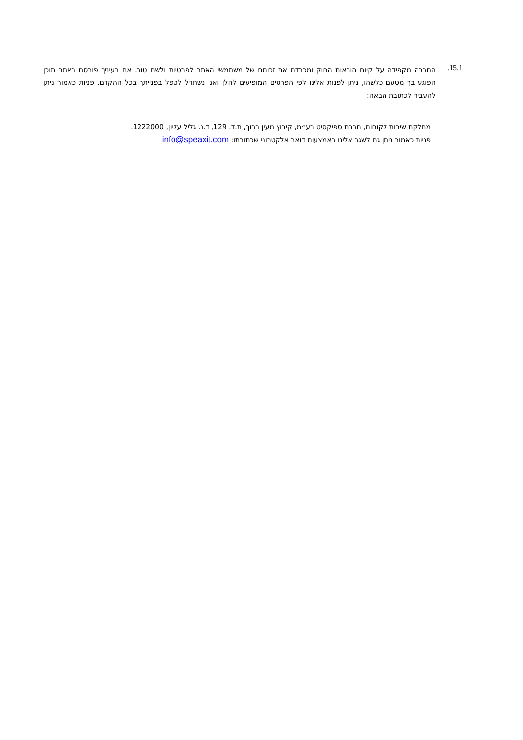15.1.
החברה מקפידה על קיום הוראות החוק ומכבדת את זכותם של משתמשי האתר לפרטיות ולשם טוב. אם בעיניך פורסם באתר תוכן הפוגע בך מטעם כלשהו, ניתן לפנות אלינו לפי הפרטים המופיעים להלן ואנו נשתדל לטפל בפנייתך בכל ההקדם. פניות כאמור ניתן להעביר לכתובת הבאה:
מחלקת שירות לקוחות, חברת ספיקסיט בע״מ, קיבוץ מעין ברוך, ת.ד. 129, ד.נ. גליל עליון, 1222000.
פניות כאמור ניתן גם לשגר אלינו באמצעות דואר אלקטרוני שכתובתו: info@speaxit.com